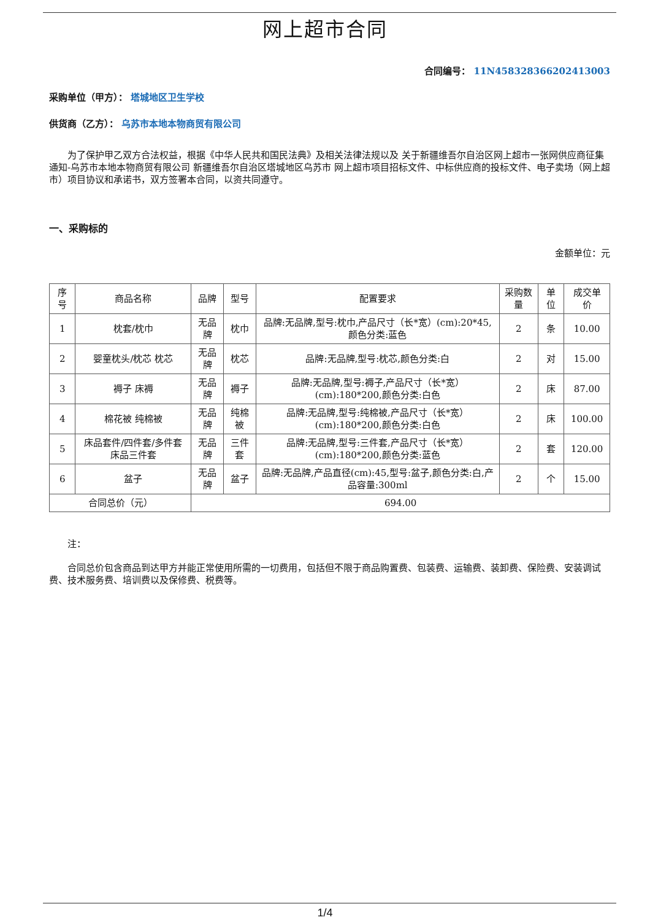网上超市合同
合同编号： 11N458328366202413003
采购单位（甲方）： 塔城地区卫生学校
供货商（乙方）： 乌苏市本地本物商贸有限公司
为了保护甲乙双方合法权益，根据《中华人民共和国民法典》及相关法律法规以及 关于新疆维吾尔自治区网上超市一张网供应商征集通知-乌苏市本地本物商贸有限公司 新疆维吾尔自治区塔城地区乌苏市 网上超市项目招标文件、中标供应商的投标文件、电子卖场（网上超市）项目协议和承诺书，双方签署本合同，以资共同遵守。
一、采购标的
金额单位：元
| 序号 | 商品名称 | 品牌 | 型号 | 配置要求 | 采购数量 | 单位 | 成交单价 |
| --- | --- | --- | --- | --- | --- | --- | --- |
| 1 | 枕套/枕巾 | 无品牌 | 枕巾 | 品牌:无品牌,型号:枕巾,产品尺寸（长*宽）(cm):20*45,颜色分类:蓝色 | 2 | 条 | 10.00 |
| 2 | 婴童枕头/枕芯 枕芯 | 无品牌 | 枕芯 | 品牌:无品牌,型号:枕芯,颜色分类:白 | 2 | 对 | 15.00 |
| 3 | 褥子 床褥 | 无品牌 | 褥子 | 品牌:无品牌,型号:褥子,产品尺寸（长*宽）(cm):180*200,颜色分类:白色 | 2 | 床 | 87.00 |
| 4 | 棉花被 纯棉被 | 无品牌 | 纯棉被 | 品牌:无品牌,型号:纯棉被,产品尺寸（长*宽）(cm):180*200,颜色分类:白色 | 2 | 床 | 100.00 |
| 5 | 床品套件/四件套/多件套 床品三件套 | 无品牌 | 三件套 | 品牌:无品牌,型号:三件套,产品尺寸（长*宽）(cm):180*200,颜色分类:蓝色 | 2 | 套 | 120.00 |
| 6 | 盆子 | 无品牌 | 盆子 | 品牌:无品牌,产品直径(cm):45,型号:盆子,颜色分类:白,产品容量:300ml | 2 | 个 | 15.00 |
| 合同总价（元） | | 694.00 | | | | | |
注：
合同总价包含商品到达甲方并能正常使用所需的一切费用，包括但不限于商品购置费、包装费、运输费、装卸费、保险费、安装调试费、技术服务费、培训费以及保修费、税费等。
1/4